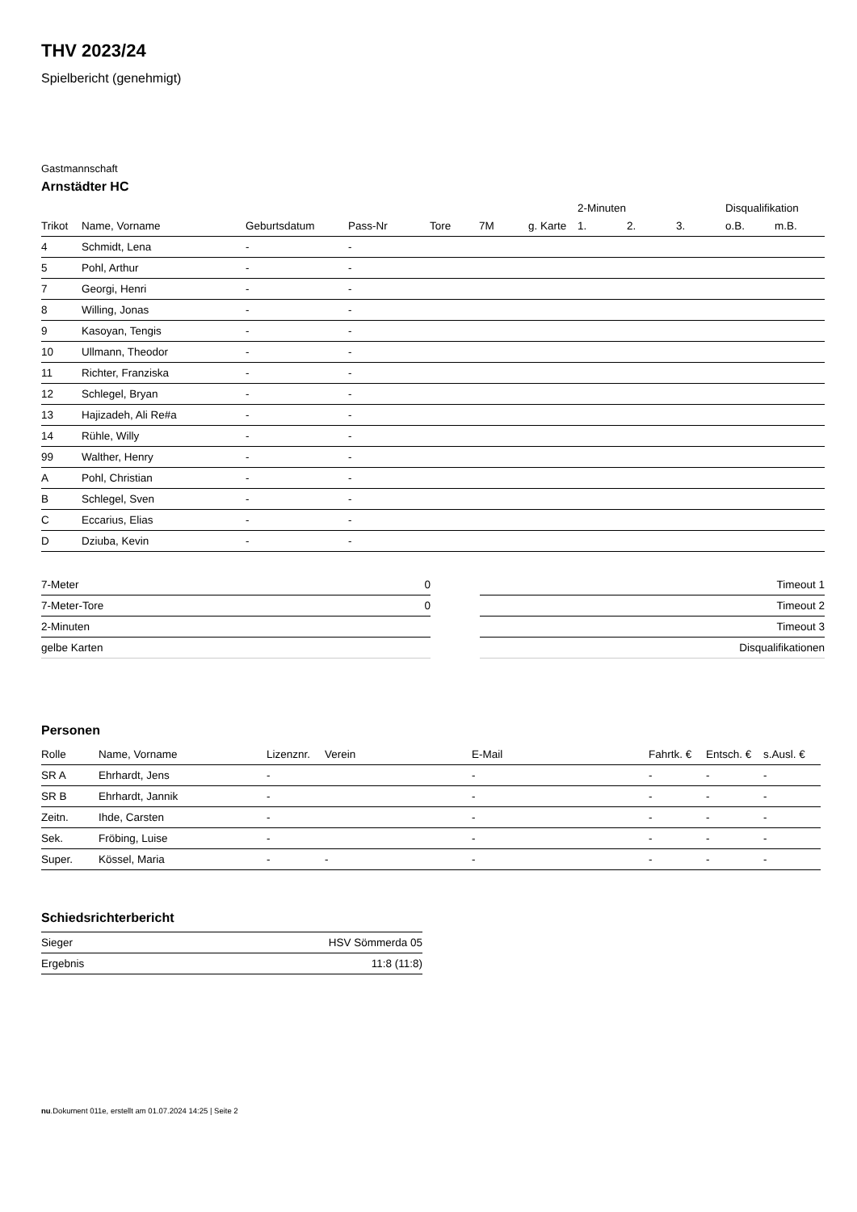THV 2023/24
Spielbericht (genehmigt)
Gastmannschaft
Arnstädter HC
| | | | | | | | 2-Minuten | | | Disqualifikation | |
| --- | --- | --- | --- | --- | --- | --- | --- | --- | --- | --- | --- |
| Trikot | Name, Vorname | Geburtsdatum | Pass-Nr | Tore | 7M | g. Karte | 1. | 2. | 3. | o.B. | m.B. |
| 4 | Schmidt, Lena | - | - | | | | | | | | |
| 5 | Pohl, Arthur | - | - | | | | | | | | |
| 7 | Georgi, Henri | - | - | | | | | | | | |
| 8 | Willing, Jonas | - | - | | | | | | | | |
| 9 | Kasoyan, Tengis | - | - | | | | | | | | |
| 10 | Ullmann, Theodor | - | - | | | | | | | | |
| 11 | Richter, Franziska | - | - | | | | | | | | |
| 12 | Schlegel, Bryan | - | - | | | | | | | | |
| 13 | Hajizadeh, Ali Re#a | - | - | | | | | | | | |
| 14 | Rühle, Willy | - | - | | | | | | | | |
| 99 | Walther, Henry | - | - | | | | | | | | |
| A | Pohl, Christian | - | - | | | | | | | | |
| B | Schlegel, Sven | - | - | | | | | | | | |
| C | Eccarius, Elias | - | - | | | | | | | | |
| D | Dziuba, Kevin | - | - | | | | | | | | |
| 7-Meter | 0 |
| 7-Meter-Tore | 0 |
| 2-Minuten | |
| gelbe Karten | |
| Timeout 1 |
| Timeout 2 |
| Timeout 3 |
| Disqualifikationen |
Personen
| Rolle | Name, Vorname | Lizenznr. | Verein | E-Mail | Fahrtk. € | Entsch. € | s.Ausl. € |
| --- | --- | --- | --- | --- | --- | --- | --- |
| SR A | Ehrhardt, Jens | - | | - | - | - | - |
| SR B | Ehrhardt, Jannik | - | | - | - | - | - |
| Zeitn. | Ihde, Carsten | - | | - | - | - | - |
| Sek. | Fröbing, Luise | - | | - | - | - | - |
| Super. | Kössel, Maria | - | - | - | - | - | - |
Schiedsrichterbericht
| Sieger | HSV Sömmerda 05 |
| Ergebnis | 11:8 (11:8) |
nu.Dokument 011e, erstellt am 01.07.2024 14:25 | Seite 2